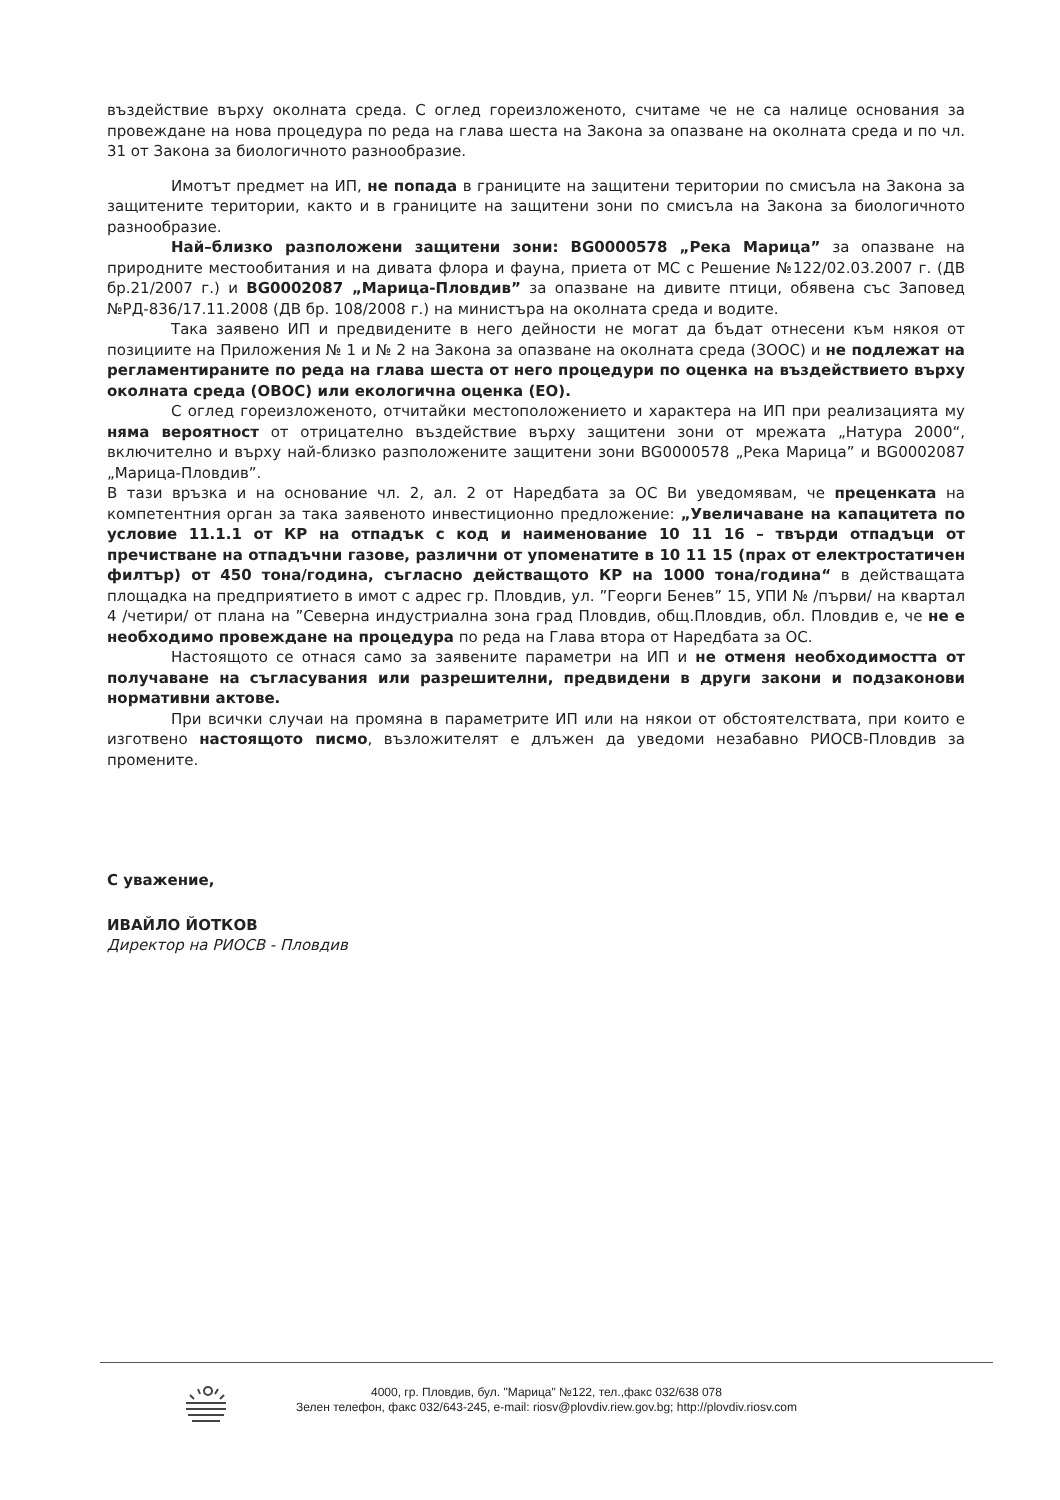въздействие върху околната среда. С оглед гореизложеното, считаме че не са налице основания за провеждане на нова процедура по реда на глава шеста на Закона за опазване на околната среда и по чл. 31 от Закона за биологичното разнообразие.
Имотът предмет на ИП, не попада в границите на защитени територии по смисъла на Закона за защитените територии, както и в границите на защитени зони по смисъла на Закона за биологичното разнообразие.
Най–близко разположени защитени зони: BG0000578 „Река Марица” за опазване на природните местообитания и на дивата флора и фауна, приета от МС с Решение №122/02.03.2007 г. (ДВ бр.21/2007 г.) и BG0002087 „Марица-Пловдив” за опазване на дивите птици, обявена със Заповед №РД-836/17.11.2008 (ДВ бр. 108/2008 г.) на министъра на околната среда и водите.
Така заявено ИП и предвидените в него дейности не могат да бъдат отнесени към някоя от позициите на Приложения № 1 и № 2 на Закона за опазване на околната среда (ЗООС) и не подлежат на регламентираните по реда на глава шеста от него процедури по оценка на въздействието върху околната среда (ОВОС) или екологична оценка (ЕО).
С оглед гореизложеното, отчитайки местоположението и характера на ИП при реализацията му няма вероятност от отрицателно въздействие върху защитени зони от мрежата „Натура 2000“, включително и върху най-близко разположените защитени зони BG0000578 „Река Марица” и BG0002087 „Марица-Пловдив”.
В тази връзка и на основание чл. 2, ал. 2 от Наредбата за ОС Ви уведомявам, че преценката на компетентния орган за така заявеното инвестиционно предложение: „Увеличаване на капацитета по условие 11.1.1 от КР на отпадък с код и наименование 10 11 16 – твърди отпадъци от пречистване на отпадъчни газове, различни от упоменатите в 10 11 15 (прах от електростатичен филтър) от 450 тона/година, съгласно действащото КР на 1000 тона/година“ в действащата площадка на предприятието в имот с адрес гр. Пловдив, ул. ”Георги Бенев” 15, УПИ № /първи/ на квартал 4 /четири/ от плана на ”Северна индустриална зона град Пловдив, общ.Пловдив, обл. Пловдив е, че не е необходимо провеждане на процедура по реда на Глава втора от Наредбата за ОС.
Настоящото се отнася само за заявените параметри на ИП и не отменя необходимостта от получаване на съгласувания или разрешителни, предвидени в други закони и подзаконови нормативни актове.
При всички случаи на промяна в параметрите ИП или на някои от обстоятелствата, при които е изготвено настоящото писмо, възложителят е длъжен да уведоми незабавно РИОСВ-Пловдив за промените.
С уважение,
ИВАЙЛО ЙОТКОВ
Директор на РИОСВ - Пловдив
4000, гр. Пловдив, бул. "Марица" №122, тел.,факс 032/638 078
Зелен телефон, факс 032/643-245, e-mail: riosv@plovdiv.riew.gov.bg; http://plovdiv.riosv.com